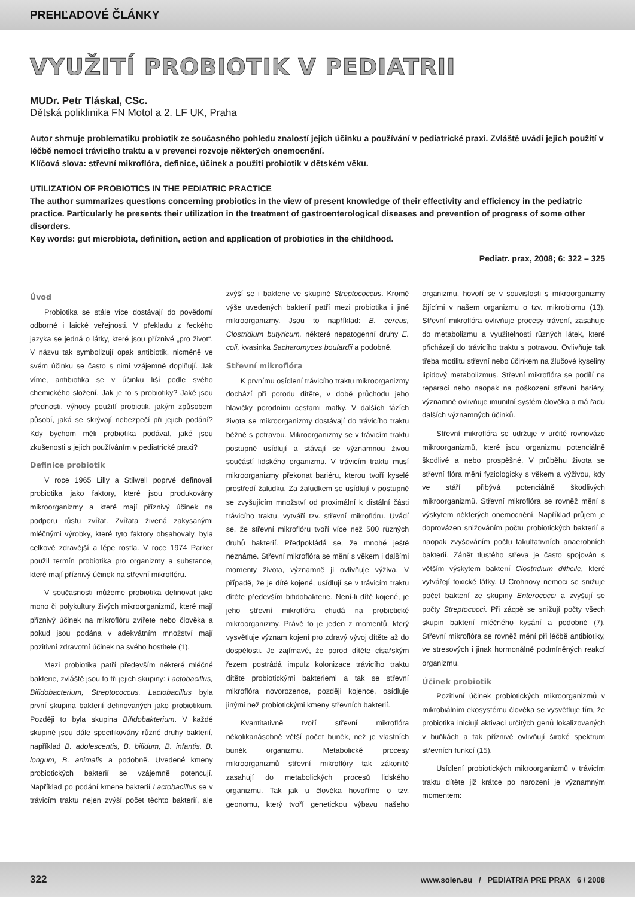PREHĽADOVÉ ČLÁNKY
VYUŽITÍ PROBIOTIK V PEDIATRII
MUDr. Petr Tláskal, CSc.
Dětská poliklinika FN Motol a 2. LF UK, Praha
Autor shrnuje problematiku probiotik ze současného pohledu znalostí jejich účinku a používání v pediatrické praxi. Zvláště uvádí jejich použití v léčbě nemocí trávicího traktu a v prevenci rozvoje některých onemocnění.
Klíčová slova: střevní mikroflóra, definice, účinek a použití probiotik v dětském věku.
UTILIZATION OF PROBIOTICS IN THE PEDIATRIC PRACTICE
The author summarizes questions concerning probiotics in the view of present knowledge of their effectivity and efficiency in the pediatric practice. Particularly he presents their utilization in the treatment of gastroenterological diseases and prevention of progress of some other disorders.
Key words: gut microbiota, definition, action and application of probiotics in the childhood.
Pediatr. prax, 2008; 6: 322 – 325
Úvod
Probiotika se stále více dostávají do povědomí odborné i laické veřejnosti. V překladu z řeckého jazyka se jedná o látky, které jsou příznivé „pro život“. V názvu tak symbolizují opak antibiotik, nicméně ve svém účinku se často s nimi vzájemně doplňují. Jak víme, antibiotika se v účinku liší podle svého chemického složení. Jak je to s probiotiky? Jaké jsou přednosti, výhody použití probiotik, jakým způsobem působí, jaká se skrývají nebezpečí při jejich podání? Kdy bychom měli probiotika podávat, jaké jsou zkušenosti s jejich používáním v pediatrické praxi?
Definice probiotik
V roce 1965 Lilly a Stilwell poprvé definovali probiotika jako faktory, které jsou produkovány mikroorganizmy a které mají příznivý účinek na podporu růstu zvířat. Zvířata živená zakysanými mléčnými výrobky, které tyto faktory obsahovaly, byla celkově zdravější a lépe rostla. V roce 1974 Parker použil termín probiotika pro organizmy a substance, které mají příznivý účinek na střevní mikroflóru.
V současnosti můžeme probiotika definovat jako mono či polykultury živých mikroorganizmů, které mají příznivý účinek na mikroflóru zvířete nebo člověka a pokud jsou podána v adekvátním množství mají pozitivní zdravotní účinek na svého hostitele (1).
Mezi probiotika patří především některé mléčné bakterie, zvláště jsou to tři jejich skupiny: Lactobacillus, Bifidobacterium, Streptococcus. Lactobacillus byla první skupina bakterií definovaných jako probiotikum. Později to byla skupina Bifidobakterium. V každé skupině jsou dále specifikovány různé druhy bakterií, například B. adolescentis, B. bifidum, B. infantis, B. longum, B. animalis a podobně. Uvedené kmeny probiotických bakterií se vzájemně potencují. Například po podání kmene bakterií Lactobacillus se v trávicím traktu nejen zvýší počet těchto bakterií, ale zvýší se i bakterie ve skupině Streptococcus. Kromě výše uvedených bakterií patří mezi probiotika i jiné mikroorganizmy. Jsou to například: B. cereus, Clostridium butyricum, některé nepatogenní druhy E. coli, kvasinka Sacharomyces boulardii a podobně.
Střevní mikroflóra
K prvnímu osídlení trávicího traktu mikroorganizmy dochází při porodu dítěte, v době průchodu jeho hlavičky porodními cestami matky. V dalších fázích života se mikroorganizmy dostávají do trávicího traktu běžně s potravou. Mikroorganizmy se v trávicím traktu postupně usídlují a stávají se významnou živou součástí lidského organizmu. V trávicím traktu musí mikroorganizmy překonat bariéru, kterou tvoří kyselé prostředí žaludku. Za žaludkem se usídlují v postupně se zvyšujícím množství od proximální k distální části trávicího traktu, vytváří tzv. střevní mikroflóru. Uvádí se, že střevní mikroflóru tvoří více než 500 různých druhů bakterií. Předpokládá se, že mnohé ještě neznáme. Střevní mikroflóra se mění s věkem i dalšími momenty života, významně ji ovlivňuje výživa. V případě, že je dítě kojené, usídlují se v trávicím traktu dítěte především bifidobakterie. Není-li dítě kojené, je jeho střevní mikroflóra chudá na probiotické mikroorganizmy. Právě to je jeden z momentů, který vysvětluje význam kojení pro zdravý vývoj dítěte až do dospělosti. Je zajímavé, že porod dítěte císařským řezem postrádá impulz kolonizace trávicího traktu dítěte probiotickými bakteriemi a tak se střevní mikroflóra novorozence, později kojence, osídluje jinými než probiotickými kmeny střevních bakterií.
Kvantitativně tvoří střevní mikroflóra několikanásobně větší počet buněk, než je vlastních buněk organizmu. Metabolické procesy mikroorganizmů střevní mikroflóry tak zákonitě zasahují do metabolických procesů lidského organizmu. Tak jak u člověka hovoříme o tzv. geonomu, který tvoří genetickou výbavu našeho organizmu, hovoří se v souvislosti s mikroorganizmy žijícími v našem organizmu o tzv. mikrobiomu (13). Střevní mikroflóra ovlivňuje procesy trávení, zasahuje do metabolizmu a využitelnosti různých látek, které přicházejí do trávicího traktu s potravou. Ovlivňuje tak třeba motilitu střevní nebo účinkem na žlučové kyseliny lipidový metabolizmus. Střevní mikroflóra se podílí na reparaci nebo naopak na poškození střevní bariéry, významně ovlivňuje imunitní systém člověka a má řadu dalších významných účinků.
Střevní mikroflóra se udržuje v určité rovnováze mikroorganizmů, které jsou organizmu potenciálně škodlivé a nebo prospěšné. V průběhu života se střevní flóra mění fyziologicky s věkem a výživou, kdy ve stáří přibývá potenciálně škodlivých mikroorganizmů. Střevní mikroflóra se rovněž mění s výskytem některých onemocnění. Například průjem je doprovázen snižováním počtu probiotických bakterií a naopak zvyšováním počtu fakultativních anaerobních bakterií. Zánět tlustého střeva je často spojován s větším výskytem bakterií Clostridium difficile, které vytvářejí toxické látky. U Crohnovy nemoci se snižuje počet bakterií ze skupiny Enterococci a zvyšují se počty Streptococci. Při zácpě se snižují počty všech skupin bakterií mléčného kysání a podobně (7). Střevní mikroflóra se rovněž mění při léčbě antibiotiky, ve stresových i jinak hormonálně podmíněných reakcí organizmu.
Účinek probiotik
Pozitivní účinek probiotických mikroorganizmů v mikrobiálním ekosystému člověka se vysvětluje tím, že probiotika iniciují aktivaci určitých genů lokalizovaných v buňkách a tak příznivě ovlivňují široké spektrum střevních funkcí (15).
Usídlení probiotických mikroorganizmů v trávicím traktu dítěte již krátce po narození je významným momentem:
322 www.solen.eu / PEDIATRIA PRE PRAX 6 / 2008